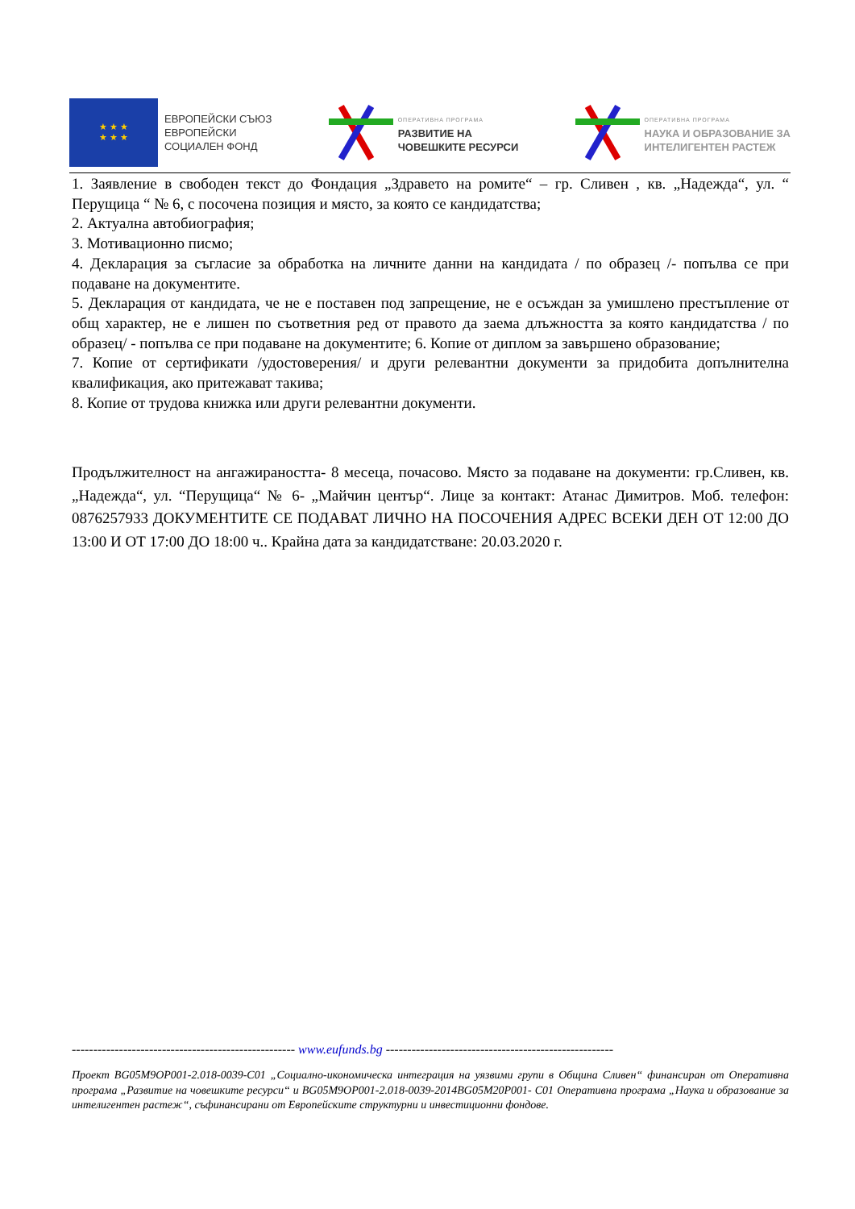★ ★ ★
★ ★ ★
ЕВРОПЕЙСКИ СЪЮЗ
ЕВРОПЕЙСКИ
СОЦИАЛЕН ФОНД
ОПЕРАТИВНА ПРОГРАМА
РАЗВИТИЕ НА
ЧОВЕШКИТЕ РЕСУРСИ
ОПЕРАТИВНА ПРОГРАМА
НАУКА И ОБРАЗОВАНИЕ ЗА
ИНТЕЛИГЕНТЕН РАСТЕЖ
1. Заявление в свободен текст до Фондация „Здравето на ромите“ – гр. Сливен , кв. „Надежда“, ул. “ Перущица “ № 6, с посочена позиция и място, за която се кандидатства;
2. Актуална автобиография;
3. Мотивационно писмо;
4. Декларация за съгласие за обработка на личните данни на кандидата / по образец /- попълва се при подаване на документите.
5. Декларация от кандидата, че не е поставен под запрещение, не е осъждан за умишлено престъпление от общ характер, не е лишен по съответния ред от правото да заема длъжността за която кандидатства / по образец/ - попълва се при подаване на документите; 6. Копие от диплом за завършено образование;
7. Копие от сертификати /удостоверения/ и други релевантни документи за придобита допълнителна квалификация, ако притежават такива;
8. Копие от трудова книжка или други релевантни документи.
Продължителност на ангажираността- 8 месеца, почасово. Място за подаване на документи: гр.Сливен, кв. „Надежда“, ул. “Перущица“ № 6- „Майчин център“. Лице за контакт: Атанас Димитров. Моб. телефон: 0876257933 ДОКУМЕНТИТЕ СЕ ПОДАВАТ ЛИЧНО НА ПОСОЧЕНИЯ АДРЕС ВСЕКИ ДЕН ОТ 12:00 ДО 13:00 И ОТ 17:00 ДО 18:00 ч.. Крайна дата за кандидатстване: 20.03.2020 г.
---------------------------------------------------- www.eufunds.bg -----------------------------------------------------
Проект BG05M9OP001-2.018-0039-C01 „Социално-икономическа интеграция на уязвими групи в Община Сливен“ финансиран от Оперативна програма „Развитие на човешките ресурси“ и BG05M9OP001-2.018-0039-2014BG05M20P001- C01 Оперативна програма „Наука и образование за интелигентен растеж“, съфинансирани от Европейските структурни и инвестиционни фондове.